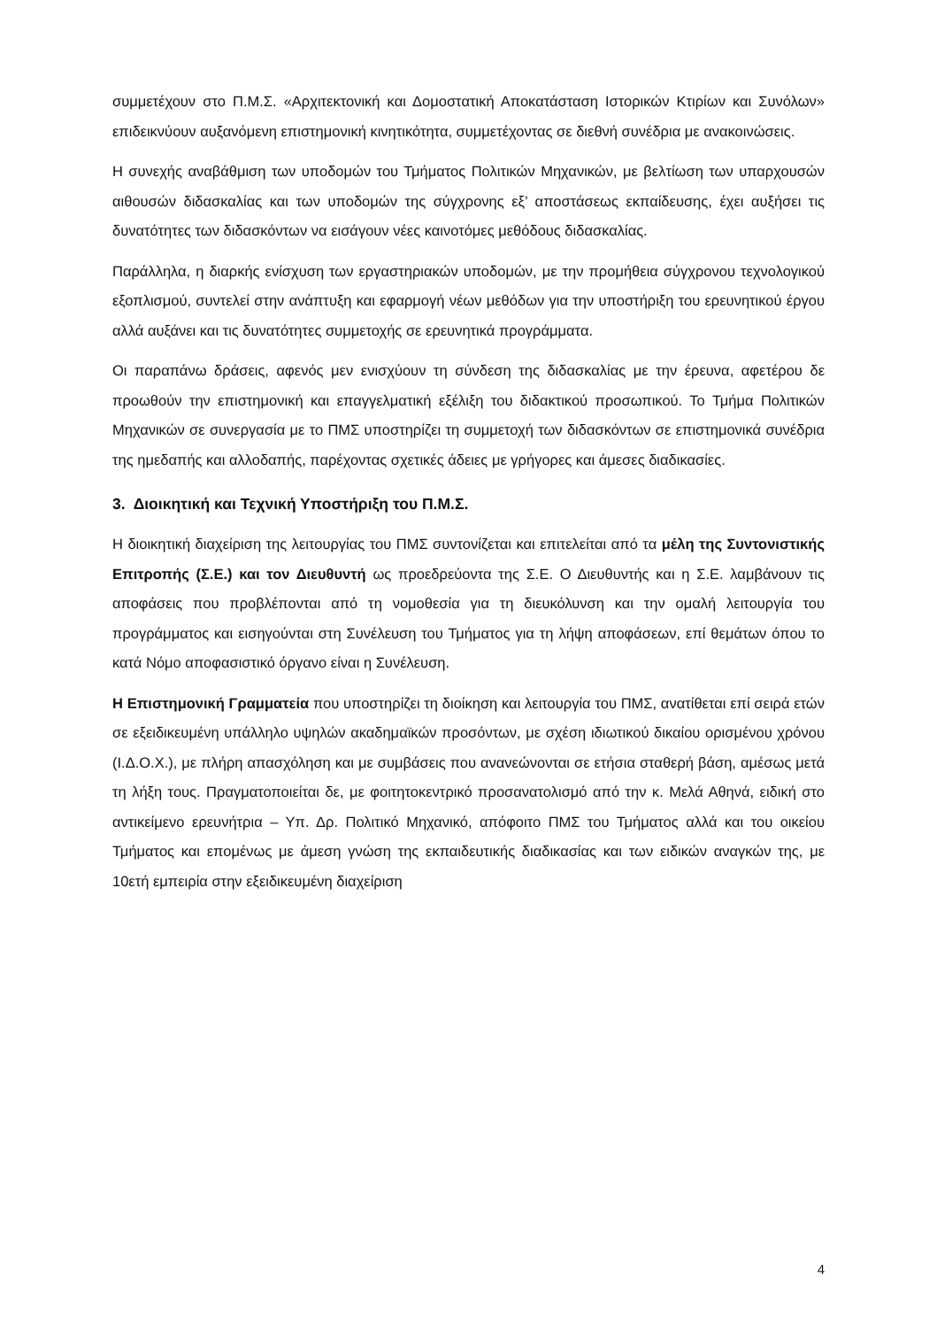συμμετέχουν στο Π.Μ.Σ. «Αρχιτεκτονική και Δομοστατική Αποκατάσταση Ιστορικών Κτιρίων και Συνόλων» επιδεικνύουν αυξανόμενη επιστημονική κινητικότητα, συμμετέχοντας σε διεθνή συνέδρια με ανακοινώσεις.
Η συνεχής αναβάθμιση των υποδομών του Τμήματος Πολιτικών Μηχανικών, με βελτίωση των υπαρχουσών αιθουσών διδασκαλίας και των υποδομών της σύγχρονης εξ’ αποστάσεως εκπαίδευσης, έχει αυξήσει τις δυνατότητες των διδασκόντων να εισάγουν νέες καινοτόμες μεθόδους διδασκαλίας.
Παράλληλα, η διαρκής ενίσχυση των εργαστηριακών υποδομών, με την προμήθεια σύγχρονου τεχνολογικού εξοπλισμού, συντελεί στην ανάπτυξη και εφαρμογή νέων μεθόδων για την υποστήριξη του ερευνητικού έργου αλλά αυξάνει και τις δυνατότητες συμμετοχής σε ερευνητικά προγράμματα.
Οι παραπάνω δράσεις, αφενός μεν ενισχύουν τη σύνδεση της διδασκαλίας με την έρευνα, αφετέρου δε προωθούν την επιστημονική και επαγγελματική εξέλιξη του διδακτικού προσωπικού. Το Τμήμα Πολιτικών Μηχανικών σε συνεργασία με το ΠΜΣ υποστηρίζει τη συμμετοχή των διδασκόντων σε επιστημονικά συνέδρια της ημεδαπής και αλλοδαπής, παρέχοντας σχετικές άδειες με γρήγορες και άμεσες διαδικασίες.
3. Διοικητική και Τεχνική Υποστήριξη του Π.Μ.Σ.
Η διοικητική διαχείριση της λειτουργίας του ΠΜΣ συντονίζεται και επιτελείται από τα μέλη της Συντονιστικής Επιτροπής (Σ.Ε.) και τον Διευθυντή ως προεδρεύοντα της Σ.Ε. Ο Διευθυντής και η Σ.Ε. λαμβάνουν τις αποφάσεις που προβλέπονται από τη νομοθεσία για τη διευκόλυνση και την ομαλή λειτουργία του προγράμματος και εισηγούνται στη Συνέλευση του Τμήματος για τη λήψη αποφάσεων, επί θεμάτων όπου το κατά Νόμο αποφασιστικό όργανο είναι η Συνέλευση.
Η Επιστημονική Γραμματεία που υποστηρίζει τη διοίκηση και λειτουργία του ΠΜΣ, ανατίθεται επί σειρά ετών σε εξειδικευμένη υπάλληλο υψηλών ακαδημαϊκών προσόντων, με σχέση ιδιωτικού δικαίου ορισμένου χρόνου (Ι.Δ.Ο.Χ.), με πλήρη απασχόληση και με συμβάσεις που ανανεώνονται σε ετήσια σταθερή βάση, αμέσως μετά τη λήξη τους. Πραγματοποιείται δε, με φοιτητοκεντρικό προσανατολισμό από την κ. Μελά Αθηνά, ειδική στο αντικείμενο ερευνήτρια – Υπ. Δρ. Πολιτικό Μηχανικό, απόφοιτο ΠΜΣ του Τμήματος αλλά και του οικείου Τμήματος και επομένως με άμεση γνώση της εκπαιδευτικής διαδικασίας και των ειδικών αναγκών της, με 10ετή εμπειρία στην εξειδικευμένη διαχείριση
4